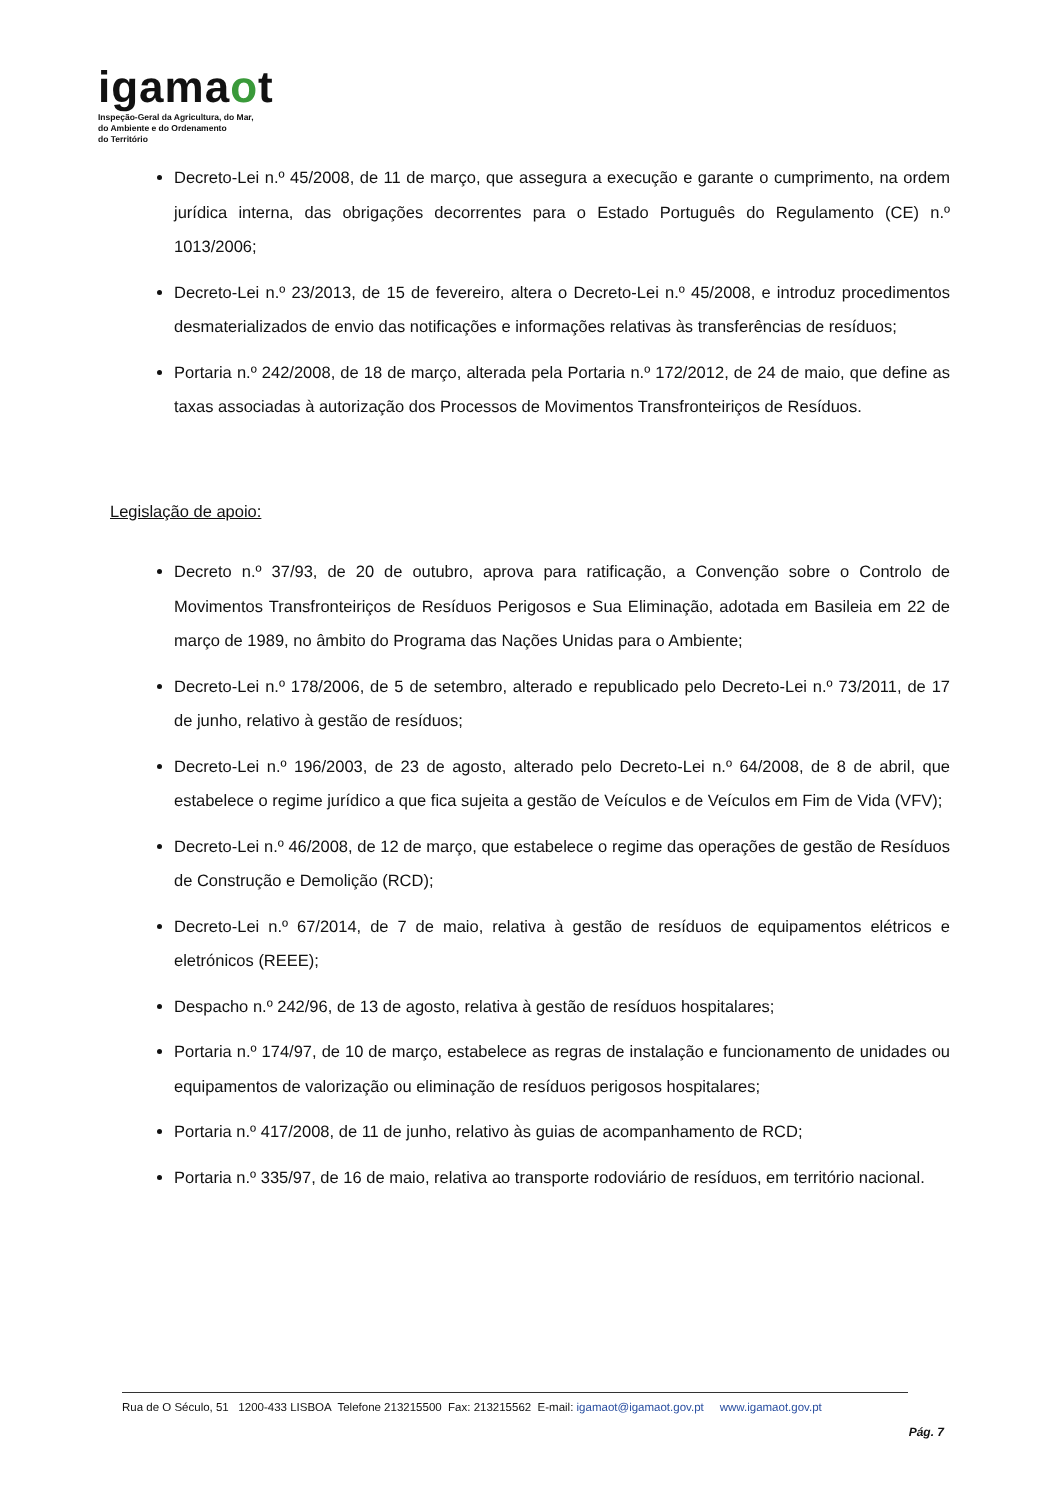igamaot
Inspeção-Geral da Agricultura, do Mar,
do Ambiente e do Ordenamento
do Território
Decreto-Lei n.º 45/2008, de 11 de março, que assegura a execução e garante o cumprimento, na ordem jurídica interna, das obrigações decorrentes para o Estado Português do Regulamento (CE) n.º 1013/2006;
Decreto-Lei n.º 23/2013, de 15 de fevereiro, altera o Decreto-Lei n.º 45/2008, e introduz procedimentos desmaterializados de envio das notificações e informações relativas às transferências de resíduos;
Portaria n.º 242/2008, de 18 de março, alterada pela Portaria n.º 172/2012, de 24 de maio, que define as taxas associadas à autorização dos Processos de Movimentos Transfronteiriços de Resíduos.
Legislação de apoio:
Decreto n.º 37/93, de 20 de outubro, aprova para ratificação, a Convenção sobre o Controlo de Movimentos Transfronteiriços de Resíduos Perigosos e Sua Eliminação, adotada em Basileia em 22 de março de 1989, no âmbito do Programa das Nações Unidas para o Ambiente;
Decreto-Lei n.º 178/2006, de 5 de setembro, alterado e republicado pelo Decreto-Lei n.º 73/2011, de 17 de junho, relativo à gestão de resíduos;
Decreto-Lei n.º 196/2003, de 23 de agosto, alterado pelo Decreto-Lei n.º 64/2008, de 8 de abril, que estabelece o regime jurídico a que fica sujeita a gestão de Veículos e de Veículos em Fim de Vida (VFV);
Decreto-Lei n.º 46/2008, de 12 de março, que estabelece o regime das operações de gestão de Resíduos de Construção e Demolição (RCD);
Decreto-Lei n.º 67/2014, de 7 de maio, relativa à gestão de resíduos de equipamentos elétricos e eletrónicos (REEE);
Despacho n.º 242/96, de 13 de agosto, relativa à gestão de resíduos hospitalares;
Portaria n.º 174/97, de 10 de março, estabelece as regras de instalação e funcionamento de unidades ou equipamentos de valorização ou eliminação de resíduos perigosos hospitalares;
Portaria n.º 417/2008, de 11 de junho, relativo às guias de acompanhamento de RCD;
Portaria n.º 335/97, de 16 de maio, relativa ao transporte rodoviário de resíduos, em território nacional.
Rua de O Século, 51 1200-433 LISBOA Telefone 213215500 Fax: 213215562 E-mail: igamaot@igamaot.gov.pt www.igamaot.gov.pt
Pág. 7